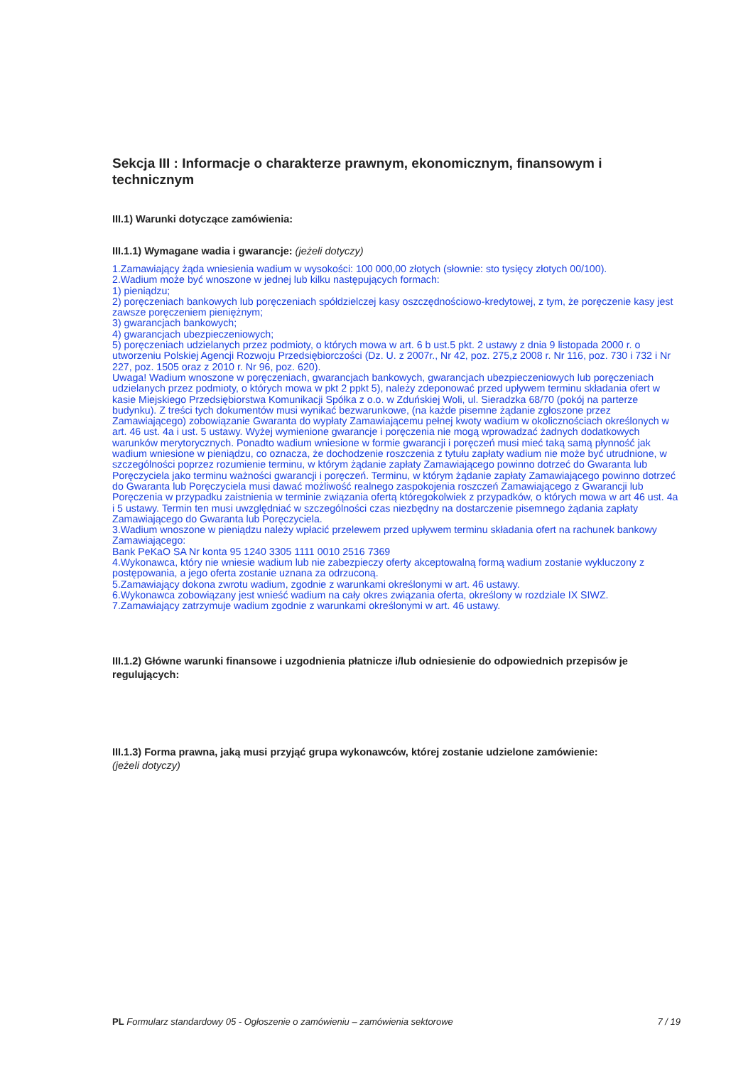Sekcja III : Informacje o charakterze prawnym, ekonomicznym, finansowym i technicznym
III.1) Warunki dotyczące zamówienia:
III.1.1) Wymagane wadia i gwarancje: (jeżeli dotyczy)
1.Zamawiający żąda wniesienia wadium w wysokości: 100 000,00 złotych (słownie: sto tysięcy złotych 00/100).
2.Wadium może być wnoszone w jednej lub kilku następujących formach:
1) pieniądzu;
2) poręczeniach bankowych lub poręczeniach spółdzielczej kasy oszczędnościowo-kredytowej, z tym, że poręczenie kasy jest zawsze poręczeniem pieniężnym;
3) gwarancjach bankowych;
4) gwarancjach ubezpieczeniowych;
5) poręczeniach udzielanych przez podmioty, o których mowa w art. 6 b ust.5 pkt. 2 ustawy z dnia 9 listopada 2000 r. o utworzeniu Polskiej Agencji Rozwoju Przedsiębiorczości (Dz. U. z 2007r., Nr 42, poz. 275,z 2008 r. Nr 116, poz. 730 i 732 i Nr 227, poz. 1505 oraz z 2010 r. Nr 96, poz. 620).
Uwaga! Wadium wnoszone w poręczeniach, gwarancjach bankowych, gwarancjach ubezpieczeniowych lub poręczeniach udzielanych przez podmioty, o których mowa w pkt 2 ppkt 5), należy zdeponować przed upływem terminu składania ofert w kasie Miejskiego Przedsiębiorstwa Komunikacji Spółka z o.o. w Zduńskiej Woli, ul. Sieradzka 68/70 (pokój na parterze budynku). Z treści tych dokumentów musi wynikać bezwarunkowe, (na każde pisemne żądanie zgłoszone przez Zamawiającego) zobowiązanie Gwaranta do wypłaty Zamawiającemu pełnej kwoty wadium w okolicznościach określonych w art. 46 ust. 4a i ust. 5 ustawy. Wyżej wymienione gwarancje i poręczenia nie mogą wprowadzać żadnych dodatkowych warunków merytorycznych. Ponadto wadium wniesione w formie gwarancji i poręczeń musi mieć taką samą płynność jak wadium wniesione w pieniądzu, co oznacza, że dochodzenie roszczenia z tytułu zapłaty wadium nie może być utrudnione, w szczególności poprzez rozumienie terminu, w którym żądanie zapłaty Zamawiającego powinno dotrzeć do Gwaranta lub Poręczyciela jako terminu ważności gwarancji i poręczeń. Terminu, w którym żądanie zapłaty Zamawiającego powinno dotrzeć do Gwaranta lub Poręczyciela musi dawać możliwość realnego zaspokojenia roszczeń Zamawiającego z Gwarancji lub Poręczenia w przypadku zaistnienia w terminie związania ofertą któregokolwiek z przypadków, o których mowa w art 46 ust. 4a i 5 ustawy. Termin ten musi uwzględniać w szczególności czas niezbędny na dostarczenie pisemnego żądania zapłaty Zamawiającego do Gwaranta lub Poręczyciela.
3.Wadium wnoszone w pieniądzu należy wpłacić przelewem przed upływem terminu składania ofert na rachunek bankowy Zamawiającego:
Bank PeKaO SA Nr konta 95 1240 3305 1111 0010 2516 7369
4.Wykonawca, który nie wniesie wadium lub nie zabezpieczy oferty akceptowalną formą wadium zostanie wykluczony z postępowania, a jego oferta zostanie uznana za odrzuconą.
5.Zamawiający dokona zwrotu wadium, zgodnie z warunkami określonymi w art. 46 ustawy.
6.Wykonawca zobowiązany jest wnieść wadium na cały okres związania oferta, określony w rozdziale IX SIWZ.
7.Zamawiający zatrzymuje wadium zgodnie z warunkami określonymi w art. 46 ustawy.
III.1.2) Główne warunki finansowe i uzgodnienia płatnicze i/lub odniesienie do odpowiednich przepisów je regulujących:
III.1.3) Forma prawna, jaką musi przyjąć grupa wykonawców, której zostanie udzielone zamówienie:
(jeżeli dotyczy)
PL Formularz standardowy 05 - Ogłoszenie o zamówieniu – zamówienia sektorowe 7 / 19